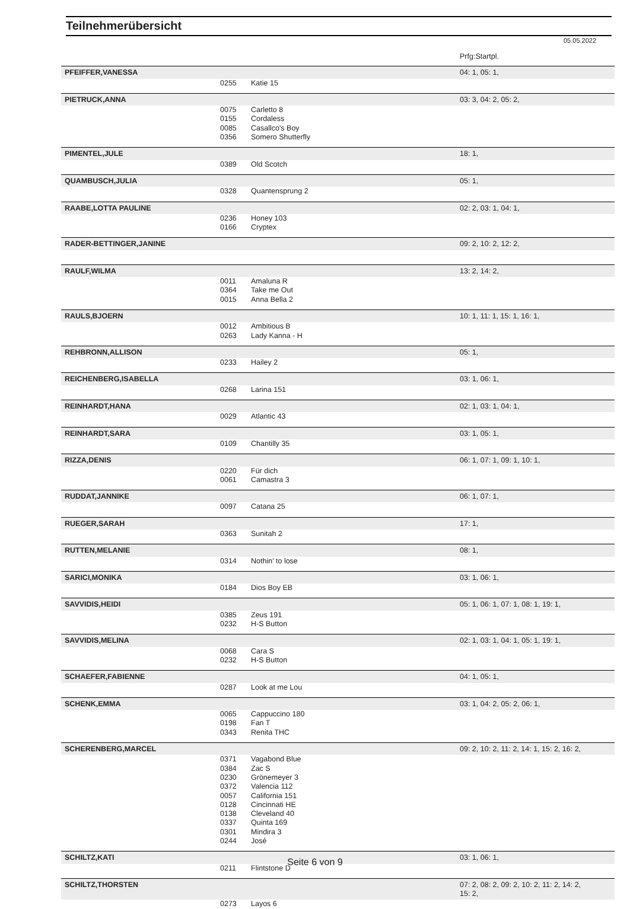Teilnehmerübersicht
05.05.2022
| | | | Prfg:Startpl. |
| PFEIFFER,VANESSA | | | 04: 1, 05: 1, |
| | 0255 | Katie 15 | |
| PIETRUCK,ANNA | | | 03: 3, 04: 2, 05: 2, |
| | 0075 | Carletto 8 | |
| | 0155 | Cordaless | |
| | 0085 | Casallco's Boy | |
| | 0356 | Somero Shutterfly | |
| PIMENTEL,JULE | | | 18: 1, |
| | 0389 | Old Scotch | |
| QUAMBUSCH,JULIA | | | 05: 1, |
| | 0328 | Quantensprung 2 | |
| RAABE,LOTTA PAULINE | | | 02: 2, 03: 1, 04: 1, |
| | 0236 | Honey 103 | |
| | 0166 | Cryptex | |
| RADER-BETTINGER,JANINE | | | 09: 2, 10: 2, 12: 2, |
| RAULF,WILMA | | | 13: 2, 14: 2, |
| | 0011 | Amaluna R | |
| | 0364 | Take me Out | |
| | 0015 | Anna Bella 2 | |
| RAULS,BJOERN | | | 10: 1, 11: 1, 15: 1, 16: 1, |
| | 0012 | Ambitious B | |
| | 0263 | Lady Kanna - H | |
| REHBRONN,ALLISON | | | 05: 1, |
| | 0233 | Hailey 2 | |
| REICHENBERG,ISABELLA | | | 03: 1, 06: 1, |
| | 0268 | Larina 151 | |
| REINHARDT,HANA | | | 02: 1, 03: 1, 04: 1, |
| | 0029 | Atlantic 43 | |
| REINHARDT,SARA | | | 03: 1, 05: 1, |
| | 0109 | Chantilly 35 | |
| RIZZA,DENIS | | | 06: 1, 07: 1, 09: 1, 10: 1, |
| | 0220 | Für dich | |
| | 0061 | Camastra 3 | |
| RUDDAT,JANNIKE | | | 06: 1, 07: 1, |
| | 0097 | Catana 25 | |
| RUEGER,SARAH | | | 17: 1, |
| | 0363 | Sunitah 2 | |
| RUTTEN,MELANIE | | | 08: 1, |
| | 0314 | Nothin' to lose | |
| SARICI,MONIKA | | | 03: 1, 06: 1, |
| | 0184 | Dios Boy EB | |
| SAVVIDIS,HEIDI | | | 05: 1, 06: 1, 07: 1, 08: 1, 19: 1, |
| | 0385 | Zeus 191 | |
| | 0232 | H-S Button | |
| SAVVIDIS,MELINA | | | 02: 1, 03: 1, 04: 1, 05: 1, 19: 1, |
| | 0068 | Cara S | |
| | 0232 | H-S Button | |
| SCHAEFER,FABIENNE | | | 04: 1, 05: 1, |
| | 0287 | Look at me Lou | |
| SCHENK,EMMA | | | 03: 1, 04: 2, 05: 2, 06: 1, |
| | 0065 | Cappuccino 180 | |
| | 0198 | Fan T | |
| | 0343 | Renita THC | |
| SCHERENBERG,MARCEL | | | 09: 2, 10: 2, 11: 2, 14: 1, 15: 2, 16: 2, |
| | 0371 | Vagabond Blue | |
| | 0384 | Zac S | |
| | 0230 | Grönemeyer 3 | |
| | 0372 | Valencia 112 | |
| | 0057 | California 151 | |
| | 0128 | Cincinnati HE | |
| | 0138 | Cleveland 40 | |
| | 0337 | Quinta 169 | |
| | 0301 | Mindira 3 | |
| | 0244 | José | |
| SCHILTZ,KATI | | | 03: 1, 06: 1, |
| | 0211 | Flintstone D | |
| SCHILTZ,THORSTEN | | | 07: 2, 08: 2, 09: 2, 10: 2, 11: 2, 14: 2, 15: 2, |
| | 0273 | Layos 6 | |
Seite 6 von 9